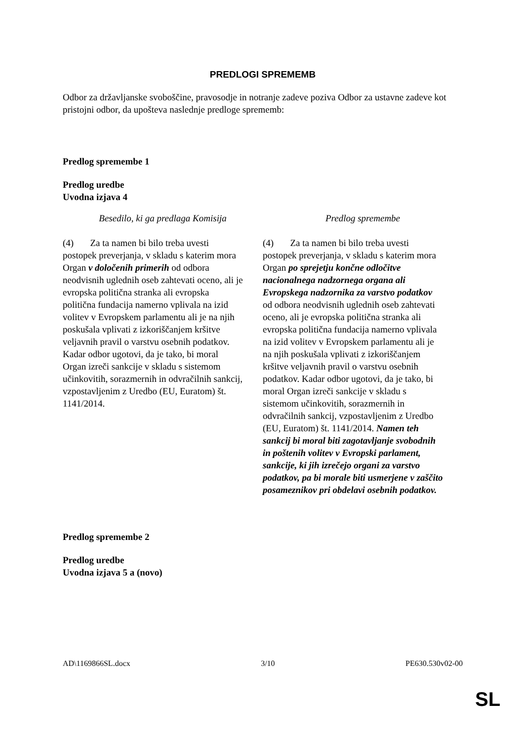PREDLOGI SPREMEMB
Odbor za državljanske svoboščine, pravosodje in notranje zadeve poziva Odbor za ustavne zadeve kot pristojni odbor, da upošteva naslednje predloge sprememb:
Predlog spremembe 1
Predlog uredbe
Uvodna izjava 4
| Besedilo, ki ga predlaga Komisija | Predlog spremembe |
| --- | --- |
| (4) Za ta namen bi bilo treba uvesti postopek preverjanja, v skladu s katerim mora Organ v določenih primerih od odbora neodvisnih uglednih oseb zahtevati oceno, ali je evropska politična stranka ali evropska politična fundacija namerno vplivala na izid volitev v Evropskem parlamentu ali je na njih poskušala vplivati z izkoriščanjem kršitve veljavnih pravil o varstvu osebnih podatkov. Kadar odbor ugotovi, da je tako, bi moral Organ izreči sankcije v skladu s sistemom učinkovitih, sorazmernih in odvračilnih sankcij, vzpostavljenim z Uredbo (EU, Euratom) št. 1141/2014. | (4) Za ta namen bi bilo treba uvesti postopek preverjanja, v skladu s katerim mora Organ po sprejetju končne odločitve nacionalnega nadzornega organa ali Evropskega nadzornika za varstvo podatkov od odbora neodvisnih uglednih oseb zahtevati oceno, ali je evropska politična stranka ali evropska politična fundacija namerno vplivala na izid volitev v Evropskem parlamentu ali je na njih poskušala vplivati z izkoriščanjem kršitve veljavnih pravil o varstvu osebnih podatkov. Kadar odbor ugotovi, da je tako, bi moral Organ izreči sankcije v skladu s sistemom učinkovitih, sorazmernih in odvračilnih sankcij, vzpostavljenim z Uredbo (EU, Euratom) št. 1141/2014. Namen teh sankcij bi moral biti zagotavljanje svobodnih in poštenih volitev v Evropski parlament, sankcije, ki jih izrečejo organi za varstvo podatkov, pa bi morale biti usmerjene v zaščito posameznikov pri obdelavi osebnih podatkov. |
Predlog spremembe 2
Predlog uredbe
Uvodna izjava 5 a (novo)
AD\1169866SL.docx 3/10 PE630.530v02-00
SL